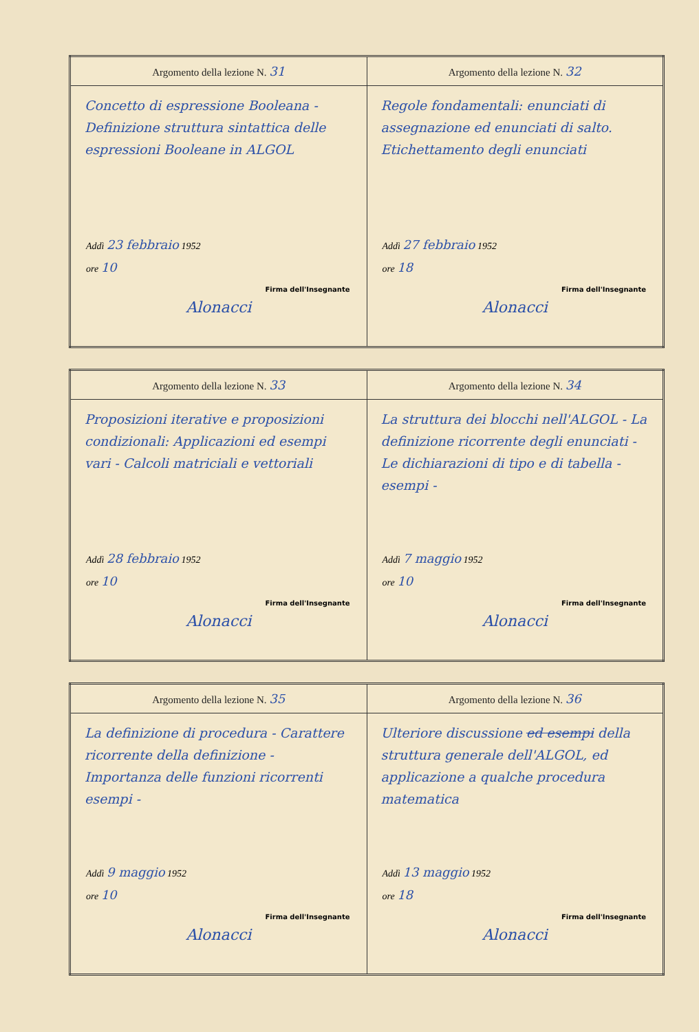| Argomento della lezione N. 31 Concetto di espressione Booleana - Definizione struttura sintattica delle espressioni Booleane in ALGOL Addì 23 febbraio 1952 ore 10 Firma dell'Insegnante Alonacci | Argomento della lezione N. 32 Regole fondamentali: enunciati di assegnazione ed enunciati di salto. Etichettamento degli enunciati Addì 27 febbraio 1952 ore 18 Firma dell'Insegnante Alonacci |
| Argomento della lezione N. 33 Proposizioni iterative e proposizioni condizionali: Applicazioni ed esempi vari - Calcoli matriciali e vettoriali Addì 28 febbraio 1952 ore 10 Firma dell'Insegnante Alonacci | Argomento della lezione N. 34 La struttura dei blocchi nell'ALGOL - La definizione ricorrente degli enunciati - Le dichiarazioni di tipo e di tabella - esempi - Addì 7 maggio 1952 ore 10 Firma dell'Insegnante Alonacci |
| Argomento della lezione N. 35 La definizione di procedura - Carattere ricorrente della definizione - Importanza delle funzioni ricorrenti esempi - Addì 9 maggio 1952 ore 10 Firma dell'Insegnante Alonacci | Argomento della lezione N. 36 Ulteriore discussione ed esempi della struttura generale dell'ALGOL, ed applicazione a qualche procedura matematica Addì 13 maggio 1952 ore 18 Firma dell'Insegnante Alonacci |